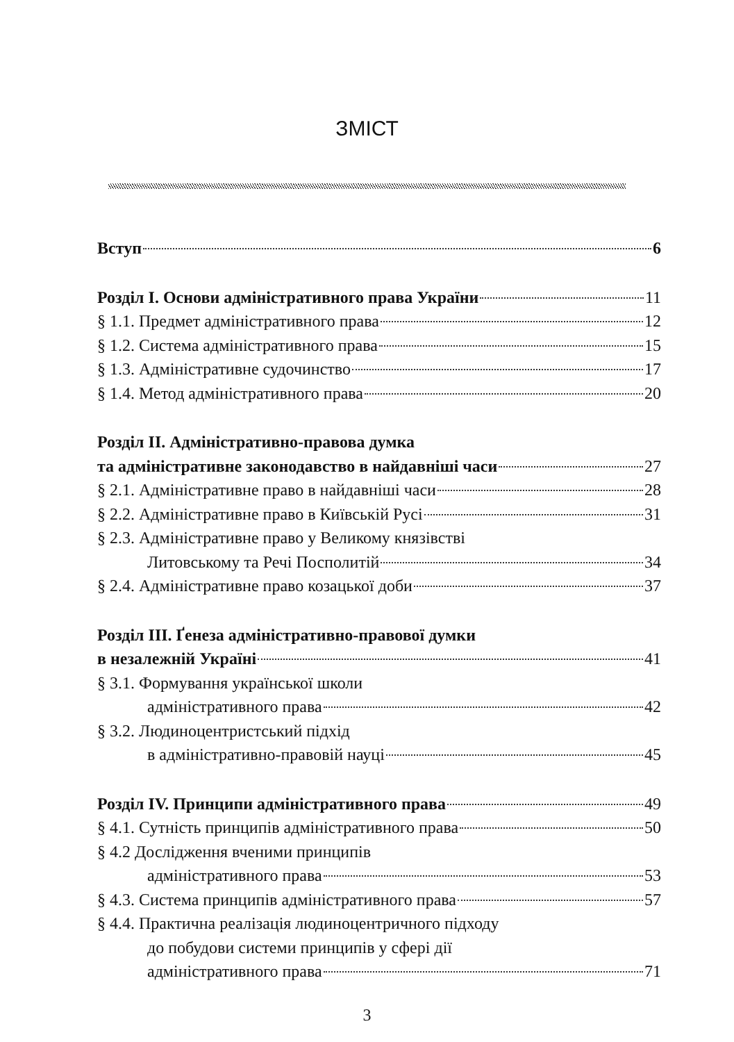ЗМІСТ
Вступ 6
Розділ І. Основи адміністративного права України 11
§ 1.1. Предмет адміністративного права 12
§ 1.2. Система адміністративного права 15
§ 1.3. Адміністративне судочинство 17
§ 1.4. Метод адміністративного права 20
Розділ ІІ. Адміністративно-правова думка
та адміністративне законодавство в найдавніші часи 27
§ 2.1. Адміністративне право в найдавніші часи 28
§ 2.2. Адміністративне право в Київській Русі 31
§ 2.3. Адміністративне право у Великому князівстві
Литовському та Речі Посполитій 34
§ 2.4. Адміністративне право козацької доби 37
Розділ ІІІ. Ґенеза адміністративно-правової думки
в незалежній Україні 41
§ 3.1. Формування української школи
адміністративного права 42
§ 3.2. Людиноцентристський підхід
в адміністративно-правовій науці 45
Розділ IV. Принципи адміністративного права 49
§ 4.1. Сутність принципів адміністративного права 50
§ 4.2 Дослідження вченими принципів
адміністративного права 53
§ 4.3. Система принципів адміністративного права 57
§ 4.4. Практична реалізація людиноцентричного підходу
до побудови системи принципів у сфері дії
адміністративного права 71
3